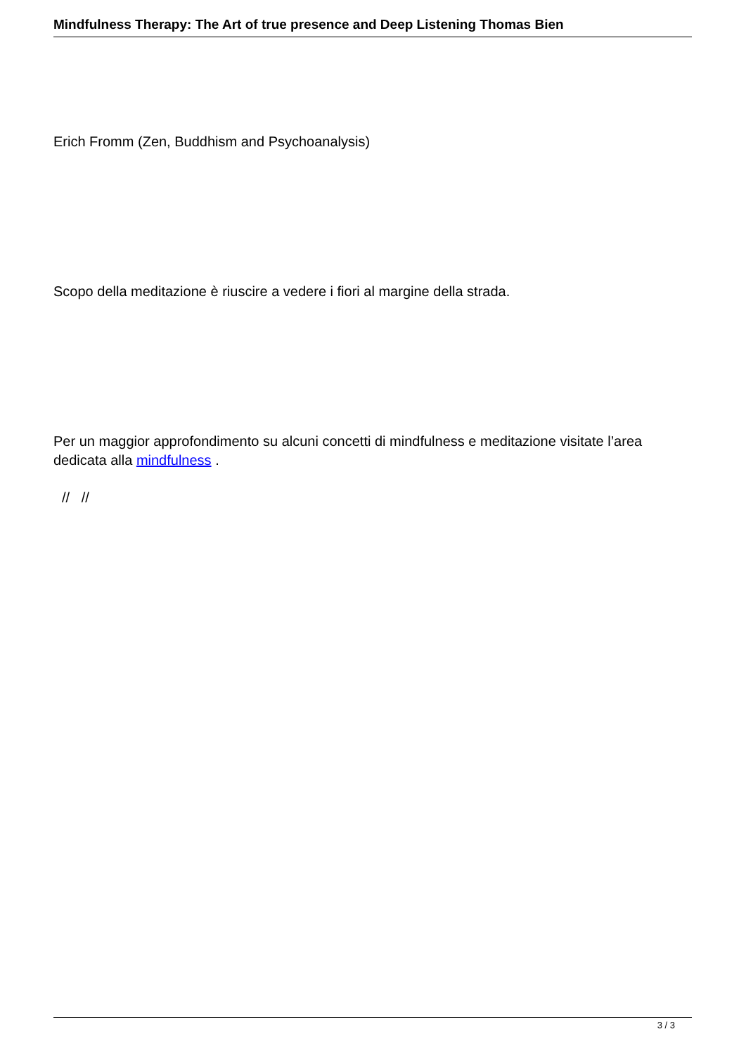Mindfulness Therapy: The Art of true presence and Deep Listening Thomas Bien
Erich Fromm (Zen, Buddhism and Psychoanalysis)
Scopo della meditazione è riuscire a vedere i fiori al margine della strada.
Per un maggior approfondimento su alcuni concetti di mindfulness e meditazione visitate l’area dedicata alla mindfulness .
// //
3 / 3